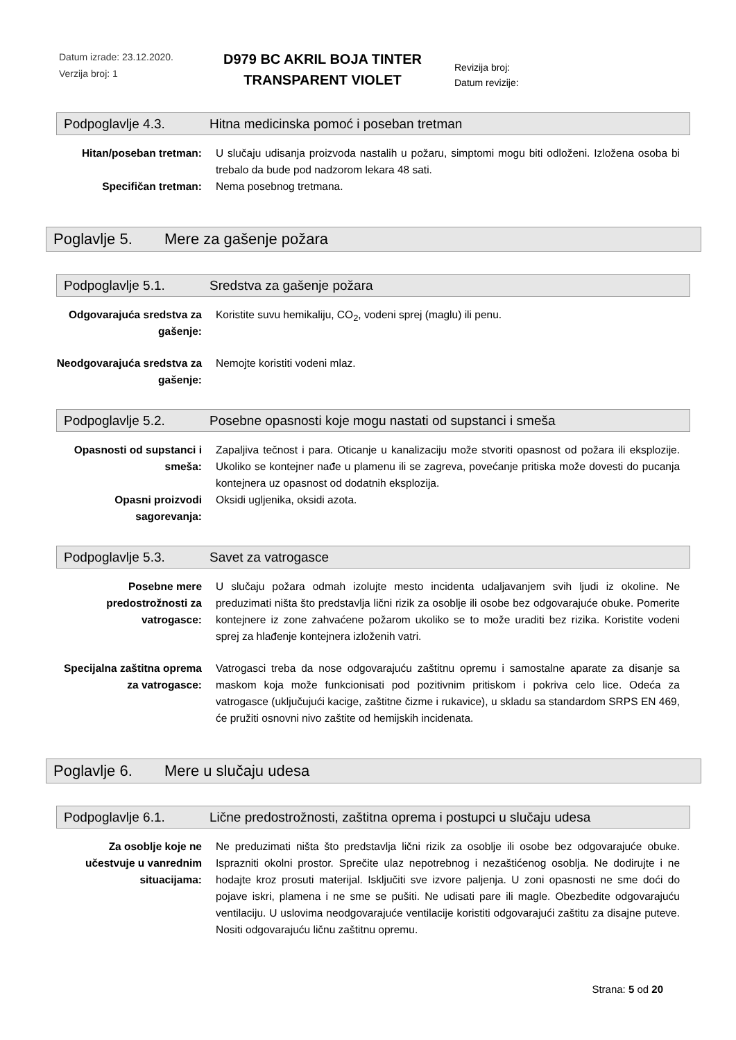Datum izrade: 23.12.2020.
Verzija broj: 1
D979 BC AKRIL BOJA TINTER TRANSPARENT VIOLET
Revizija broj:
Datum revizije:
Podpoglavlje 4.3. Hitna medicinska pomoć i poseban tretman
Hitan/poseban tretman: U slučaju udisanja proizvoda nastalih u požaru, simptomi mogu biti odloženi. Izložena osoba bi trebalo da bude pod nadzorom lekara 48 sati.
Specifičan tretman: Nema posebnog tretmana.
Poglavlje 5. Mere za gašenje požara
Podpoglavlje 5.1. Sredstva za gašenje požara
Odgovarajuća sredstva za gašenje:
Koristite suvu hemikaliju, CO<sub>2</sub>, vodeni sprej (maglu) ili penu.
Neodgovarajuća sredstva za gašenje:
Nemojte koristiti vodeni mlaz.
Podpoglavlje 5.2. Posebne opasnosti koje mogu nastati od supstanci i smeša
Opasnosti od supstanci i smeša:
Zapaljiva tečnost i para. Oticanje u kanalizaciju može stvoriti opasnost od požara ili eksplozije. Ukoliko se kontejner nađe u plamenu ili se zagreva, povećanje pritiska može dovesti do pucanja kontejnera uz opasnost od dodatnih eksplozija.
Opasni proizvodi sagorevanja:
Oksidi ugljenika, oksidi azota.
Podpoglavlje 5.3. Savet za vatrogasce
Posebne mere predostrožnosti za vatrogasce:
U slučaju požara odmah izolujte mesto incidenta udaljavanjem svih ljudi iz okoline. Ne preduzimati ništa što predstavlja lični rizik za osoblje ili osobe bez odgovarajuće obuke. Pomerite kontejnere iz zone zahvaćene požarom ukoliko se to može uraditi bez rizika. Koristite vodeni sprej za hlađenje kontejnera izloženih vatri.
Specijalna zaštitna oprema za vatrogasce:
Vatrogasci treba da nose odgovarajuću zaštitnu opremu i samostalne aparate za disanje sa maskom koja može funkcionisati pod pozitivnim pritiskom i pokriva celo lice. Odeća za vatrogasce (uključujući kacige, zaštitne čizme i rukavice), u skladu sa standardom SRPS EN 469, će pružiti osnovni nivo zaštite od hemijskih incidenata.
Poglavlje 6. Mere u slučaju udesa
Podpoglavlje 6.1. Lične predostrožnosti, zaštitna oprema i postupci u slučaju udesa
Za osoblje koje ne učestvuje u vanrednim situacijama:
Ne preduzimati ništa što predstavlja lični rizik za osoblje ili osobe bez odgovarajuće obuke. Isprazniti okolni prostor. Sprečite ulaz nepotrebnog i nezaštićenog osoblja. Ne dodirujte i ne hodajte kroz prosuti materijal. Isključiti sve izvore paljenja. U zoni opasnosti ne sme doći do pojave iskri, plamena i ne sme se pušiti. Ne udisati pare ili magle. Obezbedite odgovarajuću ventilaciju. U uslovima neodgovarajuće ventilacije koristiti odgovarajući zaštitu za disajne puteve. Nositi odgovarajuću ličnu zaštitnu opremu.
Strana: 5 od 20